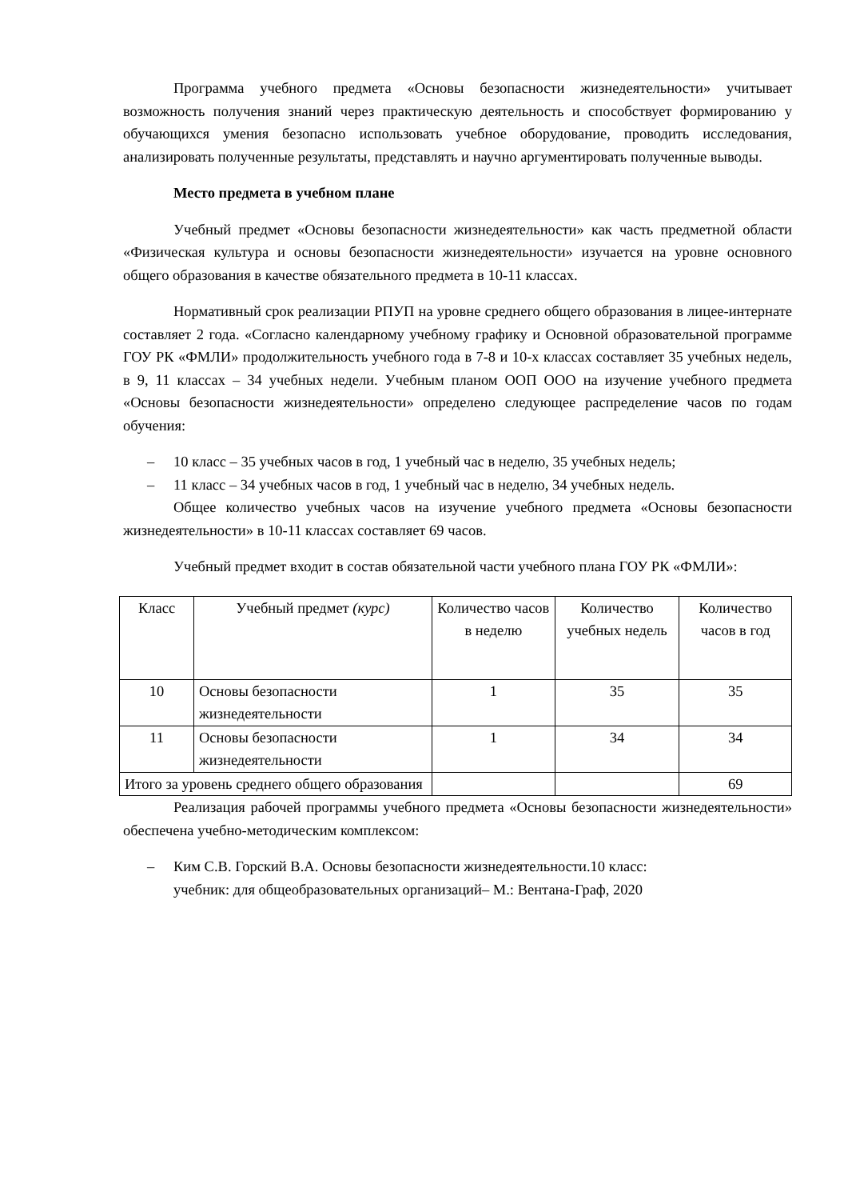Программа учебного предмета «Основы безопасности жизнедеятельности» учитывает возможность получения знаний через практическую деятельность и способствует формированию у обучающихся умения безопасно использовать учебное оборудование, проводить исследования, анализировать полученные результаты, представлять и научно аргументировать полученные выводы.
Место предмета в учебном плане
Учебный предмет «Основы безопасности жизнедеятельности» как часть предметной области «Физическая культура и основы безопасности жизнедеятельности» изучается на уровне основного общего образования в качестве обязательного предмета в 10-11 классах.
Нормативный срок реализации РПУП на уровне среднего общего образования в лицее-интернате составляет 2 года. «Согласно календарному учебному графику и Основной образовательной программе ГОУ РК «ФМЛИ» продолжительность учебного года в 7-8 и 10-х классах составляет 35 учебных недель, в 9, 11 классах – 34 учебных недели. Учебным планом ООП ООО на изучение учебного предмета «Основы безопасности жизнедеятельности» определено следующее распределение часов по годам обучения:
– 10 класс – 35 учебных часов в год, 1 учебный час в неделю, 35 учебных недель;
– 11 класс – 34 учебных часов в год, 1 учебный час в неделю, 34 учебных недель.
Общее количество учебных часов на изучение учебного предмета «Основы безопасности жизнедеятельности» в 10-11 классах составляет 69 часов.
Учебный предмет входит в состав обязательной части учебного плана ГОУ РК «ФМЛИ»:
| Класс | Учебный предмет (курс) | Количество часов в неделю | Количество учебных недель | Количество часов в год |
| 10 | Основы безопасности жизнедеятельности | 1 | 35 | 35 |
| 11 | Основы безопасности жизнедеятельности | 1 | 34 | 34 |
| Итого за уровень среднего общего образования | | | | 69 |
Реализация рабочей программы учебного предмета «Основы безопасности жизнедеятельности» обеспечена учебно-методическим комплексом:
– Ким С.В. Горский В.А. Основы безопасности жизнедеятельности.10 класс:
учебник: для общеобразовательных организаций– М.: Вентана-Граф, 2020